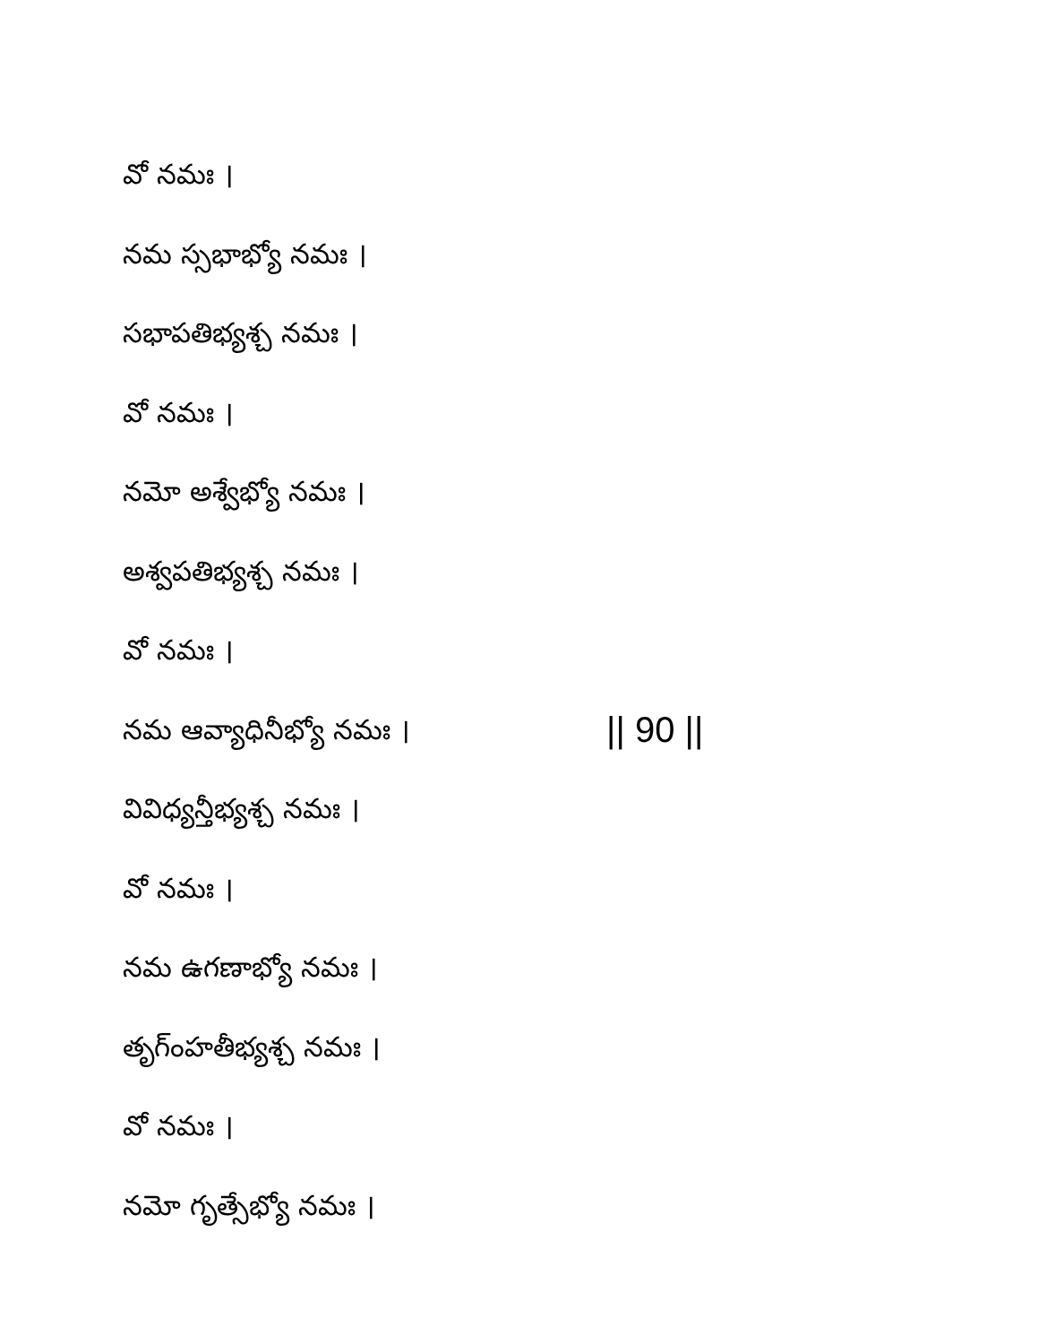వో నమః ।
నమ స్సభాభ్యో నమః ।
సభాపతిభ్యశ్చ నమః ।
వో నమః ।
నమో అశ్వేభ్యో నమః ।
అశ్వపతిభ్యశ్చ నమః ।
వో నమః ।
నమ ఆవ్యాధినీభ్యో నమః । || 90 ||
వివిధ్యన్తీభ్యశ్చ నమః ।
వో నమః ।
నమ ఉగణాభ్యో నమః ।
తృగ్ంహతీభ్యశ్చ నమః ।
వో నమః ।
నమో గృత్సేభ్యో నమః ।